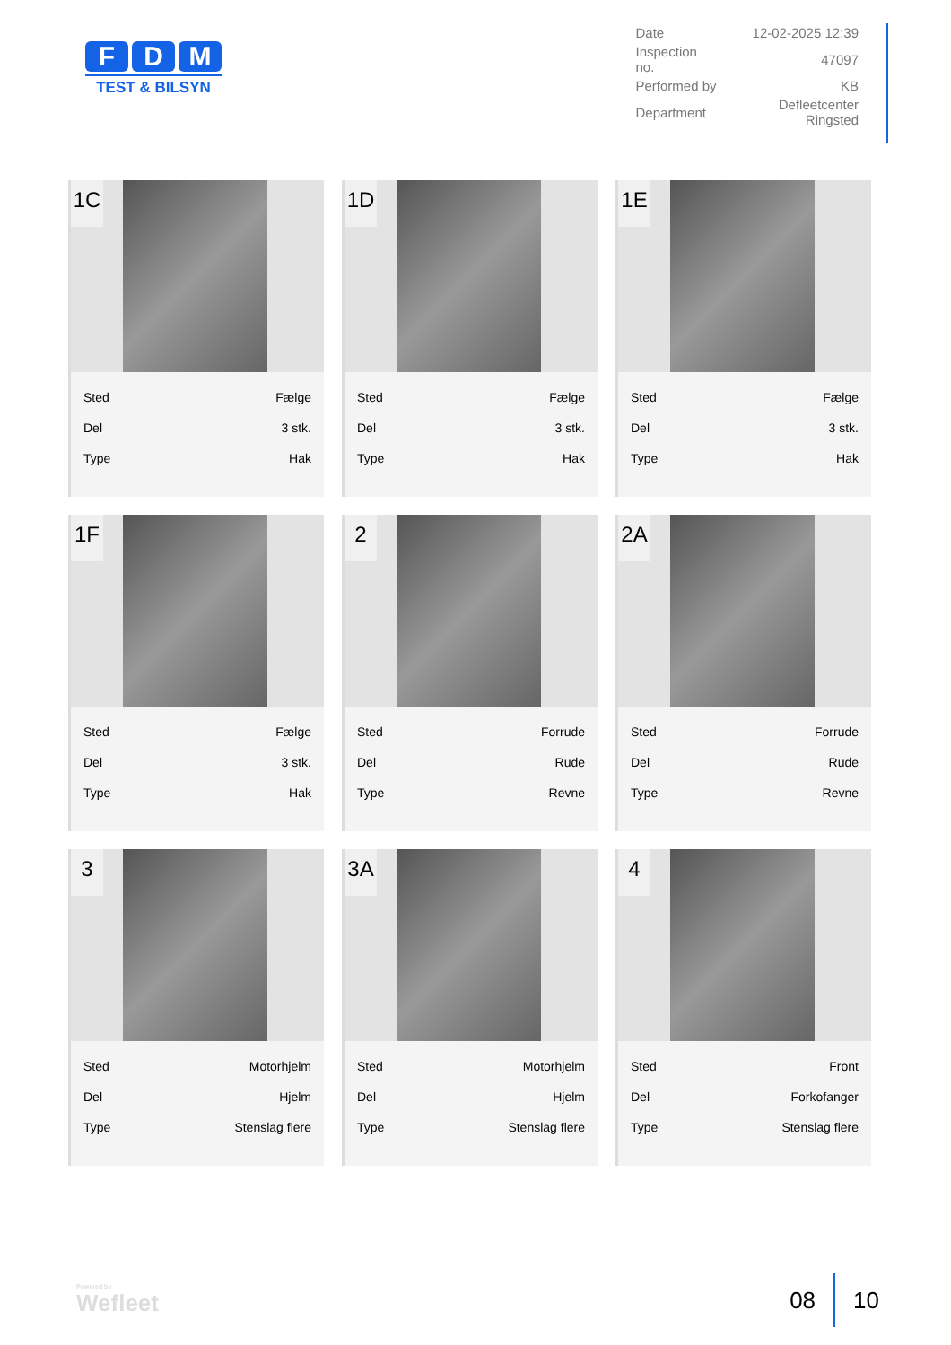F D M
TEST & BILSYN
| Date | 12-02-2025 12:39 |
| Inspection no. | 47097 |
| Performed by | KB |
| Department | Defleetcenter Ringsted |
1C
| Sted | Fælge |
| Del | 3 stk. |
| Type | Hak |
1D
| Sted | Fælge |
| Del | 3 stk. |
| Type | Hak |
1E
| Sted | Fælge |
| Del | 3 stk. |
| Type | Hak |
1F
| Sted | Fælge |
| Del | 3 stk. |
| Type | Hak |
2
| Sted | Forrude |
| Del | Rude |
| Type | Revne |
2A
| Sted | Forrude |
| Del | Rude |
| Type | Revne |
3
| Sted | Motorhjelm |
| Del | Hjelm |
| Type | Stenslag flere |
3A
| Sted | Motorhjelm |
| Del | Hjelm |
| Type | Stenslag flere |
4
| Sted | Front |
| Del | Forkofanger |
| Type | Stenslag flere |
Powered by
Wefleet
08 10